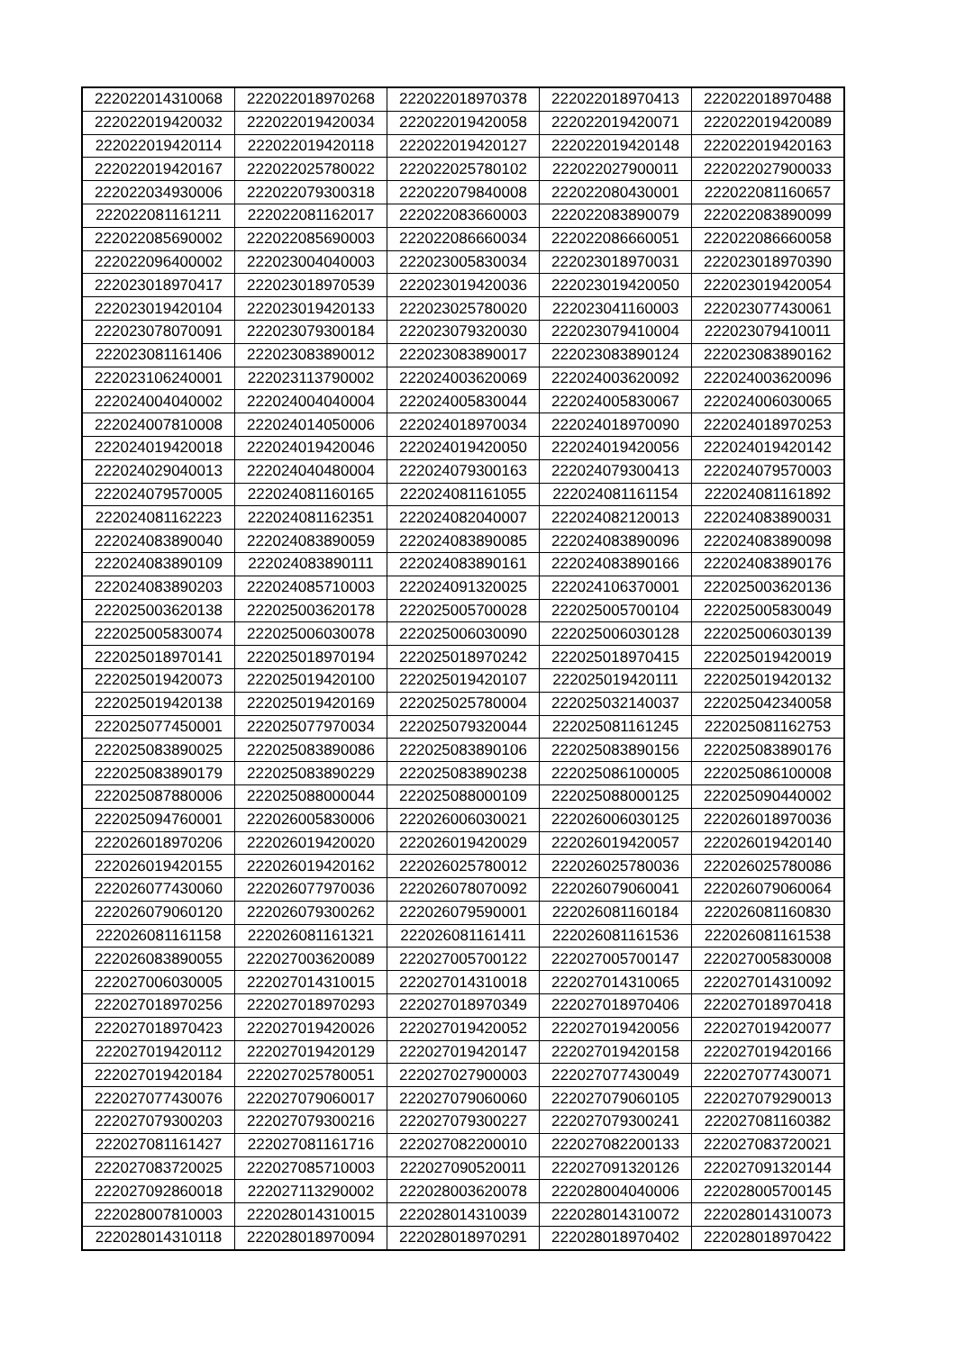| 222022014310068 | 222022018970268 | 222022018970378 | 222022018970413 | 222022018970488 |
| 222022019420032 | 222022019420034 | 222022019420058 | 222022019420071 | 222022019420089 |
| 222022019420114 | 222022019420118 | 222022019420127 | 222022019420148 | 222022019420163 |
| 222022019420167 | 222022025780022 | 222022025780102 | 222022027900011 | 222022027900033 |
| 222022034930006 | 222022079300318 | 222022079840008 | 222022080430001 | 222022081160657 |
| 222022081161211 | 222022081162017 | 222022083660003 | 222022083890079 | 222022083890099 |
| 222022085690002 | 222022085690003 | 222022086660034 | 222022086660051 | 222022086660058 |
| 222022096400002 | 222023004040003 | 222023005830034 | 222023018970031 | 222023018970390 |
| 222023018970417 | 222023018970539 | 222023019420036 | 222023019420050 | 222023019420054 |
| 222023019420104 | 222023019420133 | 222023025780020 | 222023041160003 | 222023077430061 |
| 222023078070091 | 222023079300184 | 222023079320030 | 222023079410004 | 222023079410011 |
| 222023081161406 | 222023083890012 | 222023083890017 | 222023083890124 | 222023083890162 |
| 222023106240001 | 222023113790002 | 222024003620069 | 222024003620092 | 222024003620096 |
| 222024004040002 | 222024004040004 | 222024005830044 | 222024005830067 | 222024006030065 |
| 222024007810008 | 222024014050006 | 222024018970034 | 222024018970090 | 222024018970253 |
| 222024019420018 | 222024019420046 | 222024019420050 | 222024019420056 | 222024019420142 |
| 222024029040013 | 222024040480004 | 222024079300163 | 222024079300413 | 222024079570003 |
| 222024079570005 | 222024081160165 | 222024081161055 | 222024081161154 | 222024081161892 |
| 222024081162223 | 222024081162351 | 222024082040007 | 222024082120013 | 222024083890031 |
| 222024083890040 | 222024083890059 | 222024083890085 | 222024083890096 | 222024083890098 |
| 222024083890109 | 222024083890111 | 222024083890161 | 222024083890166 | 222024083890176 |
| 222024083890203 | 222024085710003 | 222024091320025 | 222024106370001 | 222025003620136 |
| 222025003620138 | 222025003620178 | 222025005700028 | 222025005700104 | 222025005830049 |
| 222025005830074 | 222025006030078 | 222025006030090 | 222025006030128 | 222025006030139 |
| 222025018970141 | 222025018970194 | 222025018970242 | 222025018970415 | 222025019420019 |
| 222025019420073 | 222025019420100 | 222025019420107 | 222025019420111 | 222025019420132 |
| 222025019420138 | 222025019420169 | 222025025780004 | 222025032140037 | 222025042340058 |
| 222025077450001 | 222025077970034 | 222025079320044 | 222025081161245 | 222025081162753 |
| 222025083890025 | 222025083890086 | 222025083890106 | 222025083890156 | 222025083890176 |
| 222025083890179 | 222025083890229 | 222025083890238 | 222025086100005 | 222025086100008 |
| 222025087880006 | 222025088000044 | 222025088000109 | 222025088000125 | 222025090440002 |
| 222025094760001 | 222026005830006 | 222026006030021 | 222026006030125 | 222026018970036 |
| 222026018970206 | 222026019420020 | 222026019420029 | 222026019420057 | 222026019420140 |
| 222026019420155 | 222026019420162 | 222026025780012 | 222026025780036 | 222026025780086 |
| 222026077430060 | 222026077970036 | 222026078070092 | 222026079060041 | 222026079060064 |
| 222026079060120 | 222026079300262 | 222026079590001 | 222026081160184 | 222026081160830 |
| 222026081161158 | 222026081161321 | 222026081161411 | 222026081161536 | 222026081161538 |
| 222026083890055 | 222027003620089 | 222027005700122 | 222027005700147 | 222027005830008 |
| 222027006030005 | 222027014310015 | 222027014310018 | 222027014310065 | 222027014310092 |
| 222027018970256 | 222027018970293 | 222027018970349 | 222027018970406 | 222027018970418 |
| 222027018970423 | 222027019420026 | 222027019420052 | 222027019420056 | 222027019420077 |
| 222027019420112 | 222027019420129 | 222027019420147 | 222027019420158 | 222027019420166 |
| 222027019420184 | 222027025780051 | 222027027900003 | 222027077430049 | 222027077430071 |
| 222027077430076 | 222027079060017 | 222027079060060 | 222027079060105 | 222027079290013 |
| 222027079300203 | 222027079300216 | 222027079300227 | 222027079300241 | 222027081160382 |
| 222027081161427 | 222027081161716 | 222027082200010 | 222027082200133 | 222027083720021 |
| 222027083720025 | 222027085710003 | 222027090520011 | 222027091320126 | 222027091320144 |
| 222027092860018 | 222027113290002 | 222028003620078 | 222028004040006 | 222028005700145 |
| 222028007810003 | 222028014310015 | 222028014310039 | 222028014310072 | 222028014310073 |
| 222028014310118 | 222028018970094 | 222028018970291 | 222028018970402 | 222028018970422 |